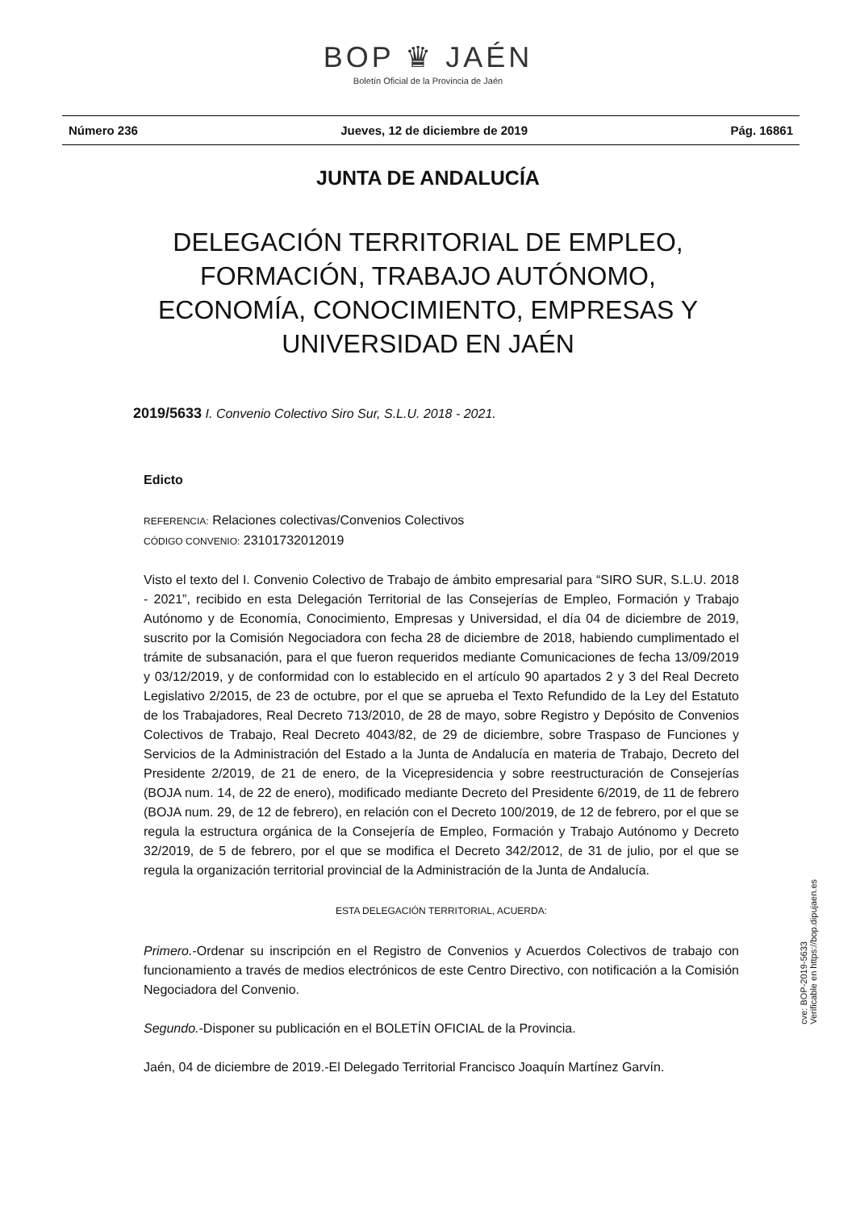BOP ♛ JAÉN
Boletín Oficial de la Provincia de Jaén
Número 236 Jueves, 12 de diciembre de 2019 Pág. 16861
JUNTA DE ANDALUCÍA
DELEGACIÓN TERRITORIAL DE EMPLEO,
FORMACIÓN, TRABAJO AUTÓNOMO,
ECONOMÍA, CONOCIMIENTO, EMPRESAS Y
UNIVERSIDAD EN JAÉN
2019/5633 I. Convenio Colectivo Siro Sur, S.L.U. 2018 - 2021.
Edicto
REFERENCIA: Relaciones colectivas/Convenios Colectivos
CÓDIGO CONVENIO: 23101732012019
Visto el texto del I. Convenio Colectivo de Trabajo de ámbito empresarial para “SIRO SUR, S.L.U. 2018 - 2021”, recibido en esta Delegación Territorial de las Consejerías de Empleo, Formación y Trabajo Autónomo y de Economía, Conocimiento, Empresas y Universidad, el día 04 de diciembre de 2019, suscrito por la Comisión Negociadora con fecha 28 de diciembre de 2018, habiendo cumplimentado el trámite de subsanación, para el que fueron requeridos mediante Comunicaciones de fecha 13/09/2019 y 03/12/2019, y de conformidad con lo establecido en el artículo 90 apartados 2 y 3 del Real Decreto Legislativo 2/2015, de 23 de octubre, por el que se aprueba el Texto Refundido de la Ley del Estatuto de los Trabajadores, Real Decreto 713/2010, de 28 de mayo, sobre Registro y Depósito de Convenios Colectivos de Trabajo, Real Decreto 4043/82, de 29 de diciembre, sobre Traspaso de Funciones y Servicios de la Administración del Estado a la Junta de Andalucía en materia de Trabajo, Decreto del Presidente 2/2019, de 21 de enero, de la Vicepresidencia y sobre reestructuración de Consejerías (BOJA num. 14, de 22 de enero), modificado mediante Decreto del Presidente 6/2019, de 11 de febrero (BOJA num. 29, de 12 de febrero), en relación con el Decreto 100/2019, de 12 de febrero, por el que se regula la estructura orgánica de la Consejería de Empleo, Formación y Trabajo Autónomo y Decreto 32/2019, de 5 de febrero, por el que se modifica el Decreto 342/2012, de 31 de julio, por el que se regula la organización territorial provincial de la Administración de la Junta de Andalucía.
ESTA DELEGACIÓN TERRITORIAL, ACUERDA:
Primero.-Ordenar su inscripción en el Registro de Convenios y Acuerdos Colectivos de trabajo con funcionamiento a través de medios electrónicos de este Centro Directivo, con notificación a la Comisión Negociadora del Convenio.
Segundo.-Disponer su publicación en el BOLETÍN OFICIAL de la Provincia.
Jaén, 04 de diciembre de 2019.-El Delegado Territorial Francisco Joaquín Martínez Garvín.
cve: BOP-2019-5633
Verificable en https://bop.dipujaen.es